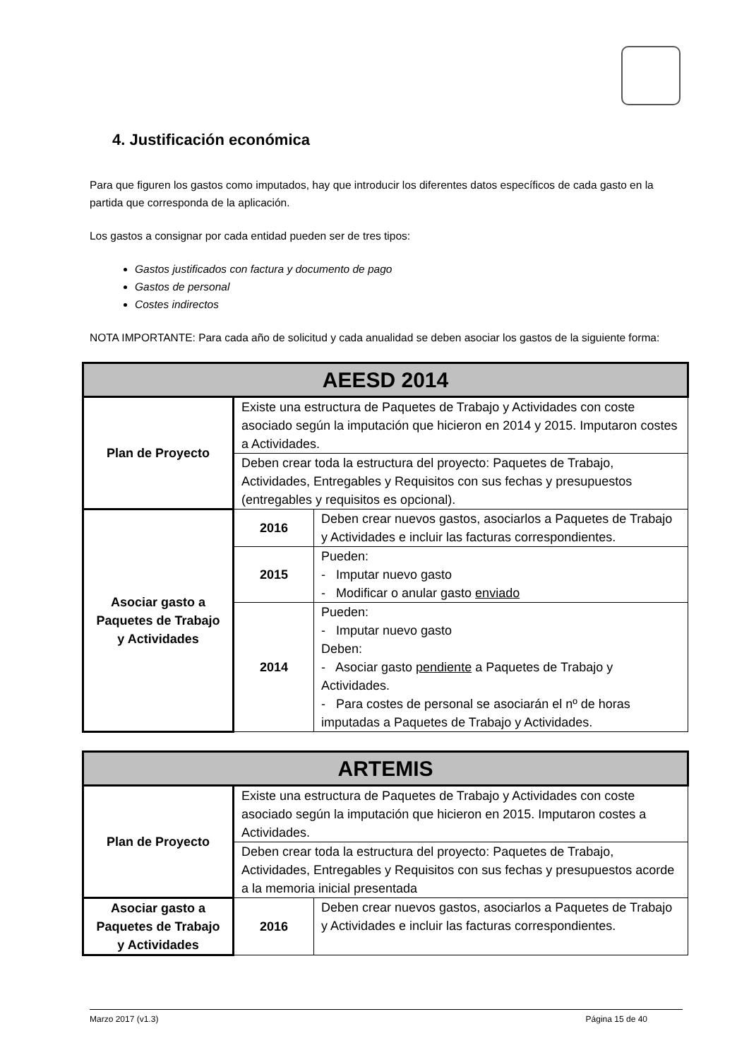4. Justificación económica
Para que figuren los gastos como imputados, hay que introducir los diferentes datos específicos de cada gasto en la partida que corresponda de la aplicación.
Los gastos a consignar por cada entidad pueden ser de tres tipos:
Gastos justificados con factura y documento de pago
Gastos de personal
Costes indirectos
NOTA IMPORTANTE: Para cada año de solicitud y cada anualidad se deben asociar los gastos de la siguiente forma:
| AEESD 2014 | | |
| Plan de Proyecto | Existe una estructura de Paquetes de Trabajo y Actividades con coste asociado según la imputación que hicieron en 2014 y 2015. Imputaron costes a Actividades. | |
| | Deben crear toda la estructura del proyecto: Paquetes de Trabajo, Actividades, Entregables y Requisitos con sus fechas y presupuestos (entregables y requisitos es opcional). | |
| Asociar gasto a Paquetes de Trabajo y Actividades | 2016 | Deben crear nuevos gastos, asociarlos a Paquetes de Trabajo y Actividades e incluir las facturas correspondientes. |
| | 2015 | Pueden: - Imputar nuevo gasto - Modificar o anular gasto enviado |
| | 2014 | Pueden: - Imputar nuevo gasto Deben: - Asociar gasto pendiente a Paquetes de Trabajo y Actividades. - Para costes de personal se asociarán el nº de horas imputadas a Paquetes de Trabajo y Actividades. |
| ARTEMIS | | |
| Plan de Proyecto | Existe una estructura de Paquetes de Trabajo y Actividades con coste asociado según la imputación que hicieron en 2015. Imputaron costes a Actividades. | |
| | Deben crear toda la estructura del proyecto: Paquetes de Trabajo, Actividades, Entregables y Requisitos con sus fechas y presupuestos acorde a la memoria inicial presentada | |
| Asociar gasto a Paquetes de Trabajo y Actividades | 2016 | Deben crear nuevos gastos, asociarlos a Paquetes de Trabajo y Actividades e incluir las facturas correspondientes. |
Marzo 2017 (v1.3) Página 15 de 40